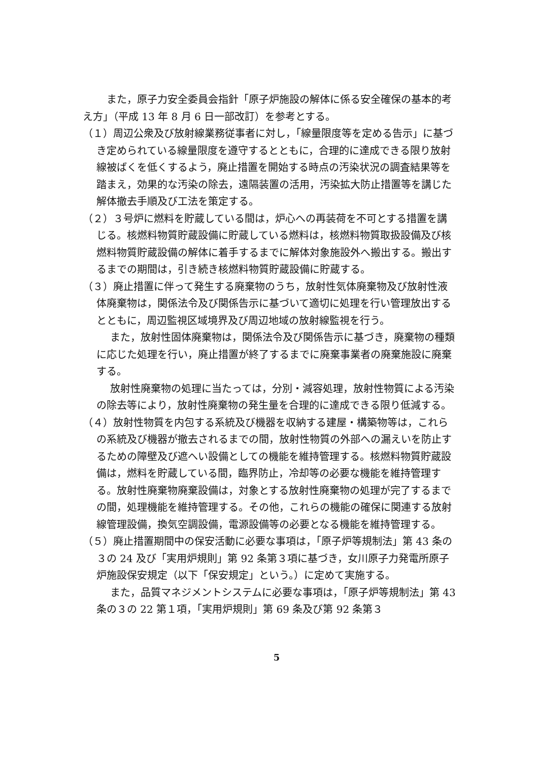また，原子力安全委員会指針「原子炉施設の解体に係る安全確保の基本的考え方」（平成 13 年 8 月 6 日一部改訂）を参考とする。
（１）周辺公衆及び放射線業務従事者に対し，「線量限度等を定める告示」に基づき定められている線量限度を遵守するとともに，合理的に達成できる限り放射線被ばくを低くするよう，廃止措置を開始する時点の汚染状況の調査結果等を踏まえ，効果的な汚染の除去，遠隔装置の活用，汚染拡大防止措置等を講じた解体撤去手順及び工法を策定する。
（２）３号炉に燃料を貯蔵している間は，炉心への再装荷を不可とする措置を講じる。核燃料物質貯蔵設備に貯蔵している燃料は，核燃料物質取扱設備及び核燃料物質貯蔵設備の解体に着手するまでに解体対象施設外へ搬出する。搬出するまでの期間は，引き続き核燃料物質貯蔵設備に貯蔵する。
（３）廃止措置に伴って発生する廃棄物のうち，放射性気体廃棄物及び放射性液体廃棄物は，関係法令及び関係告示に基づいて適切に処理を行い管理放出するとともに，周辺監視区域境界及び周辺地域の放射線監視を行う。
また，放射性固体廃棄物は，関係法令及び関係告示に基づき，廃棄物の種類に応じた処理を行い，廃止措置が終了するまでに廃棄事業者の廃棄施設に廃棄する。
放射性廃棄物の処理に当たっては，分別・減容処理，放射性物質による汚染の除去等により，放射性廃棄物の発生量を合理的に達成できる限り低減する。
（４）放射性物質を内包する系統及び機器を収納する建屋・構築物等は，これらの系統及び機器が撤去されるまでの間，放射性物質の外部への漏えいを防止するための障壁及び遮へい設備としての機能を維持管理する。核燃料物質貯蔵設備は，燃料を貯蔵している間，臨界防止，冷却等の必要な機能を維持管理する。放射性廃棄物廃棄設備は，対象とする放射性廃棄物の処理が完了するまでの間，処理機能を維持管理する。その他，これらの機能の確保に関連する放射線管理設備，換気空調設備，電源設備等の必要となる機能を維持管理する。
（５）廃止措置期間中の保安活動に必要な事項は，「原子炉等規制法」第 43 条の３の 24 及び「実用炉規則」第 92 条第３項に基づき，女川原子力発電所原子炉施設保安規定（以下「保安規定」という。）に定めて実施する。
また，品質マネジメントシステムに必要な事項は，「原子炉等規制法」第 43 条の３の 22 第１項，「実用炉規則」第 69 条及び第 92 条第３
5